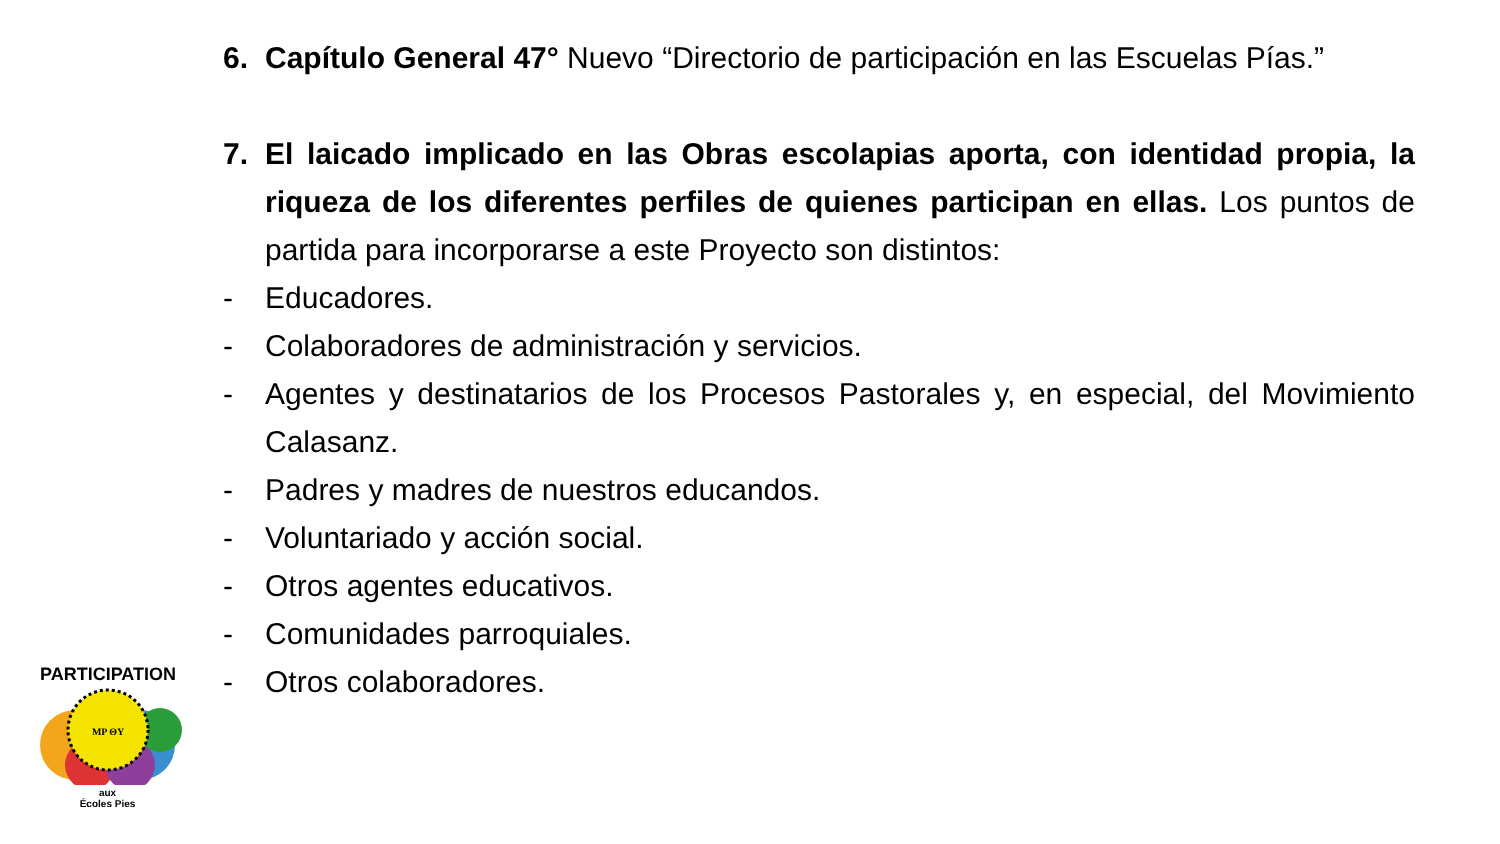6. Capítulo General 47° Nuevo “Directorio de participación en las Escuelas Pías.”
7. El laicado implicado en las Obras escolapias aporta, con identidad propia, la riqueza de los diferentes perfiles de quienes participan en ellas. Los puntos de partida para incorporarse a este Proyecto son distintos:
- Educadores.
- Colaboradores de administración y servicios.
- Agentes y destinatarios de los Procesos Pastorales y, en especial, del Movimiento Calasanz.
- Padres y madres de nuestros educandos.
- Voluntariado y acción social.
- Otros agentes educativos.
- Comunidades parroquiales.
- Otros colaboradores.
MP ΘΥ
PARTICIPATION
aux
Écoles Pies